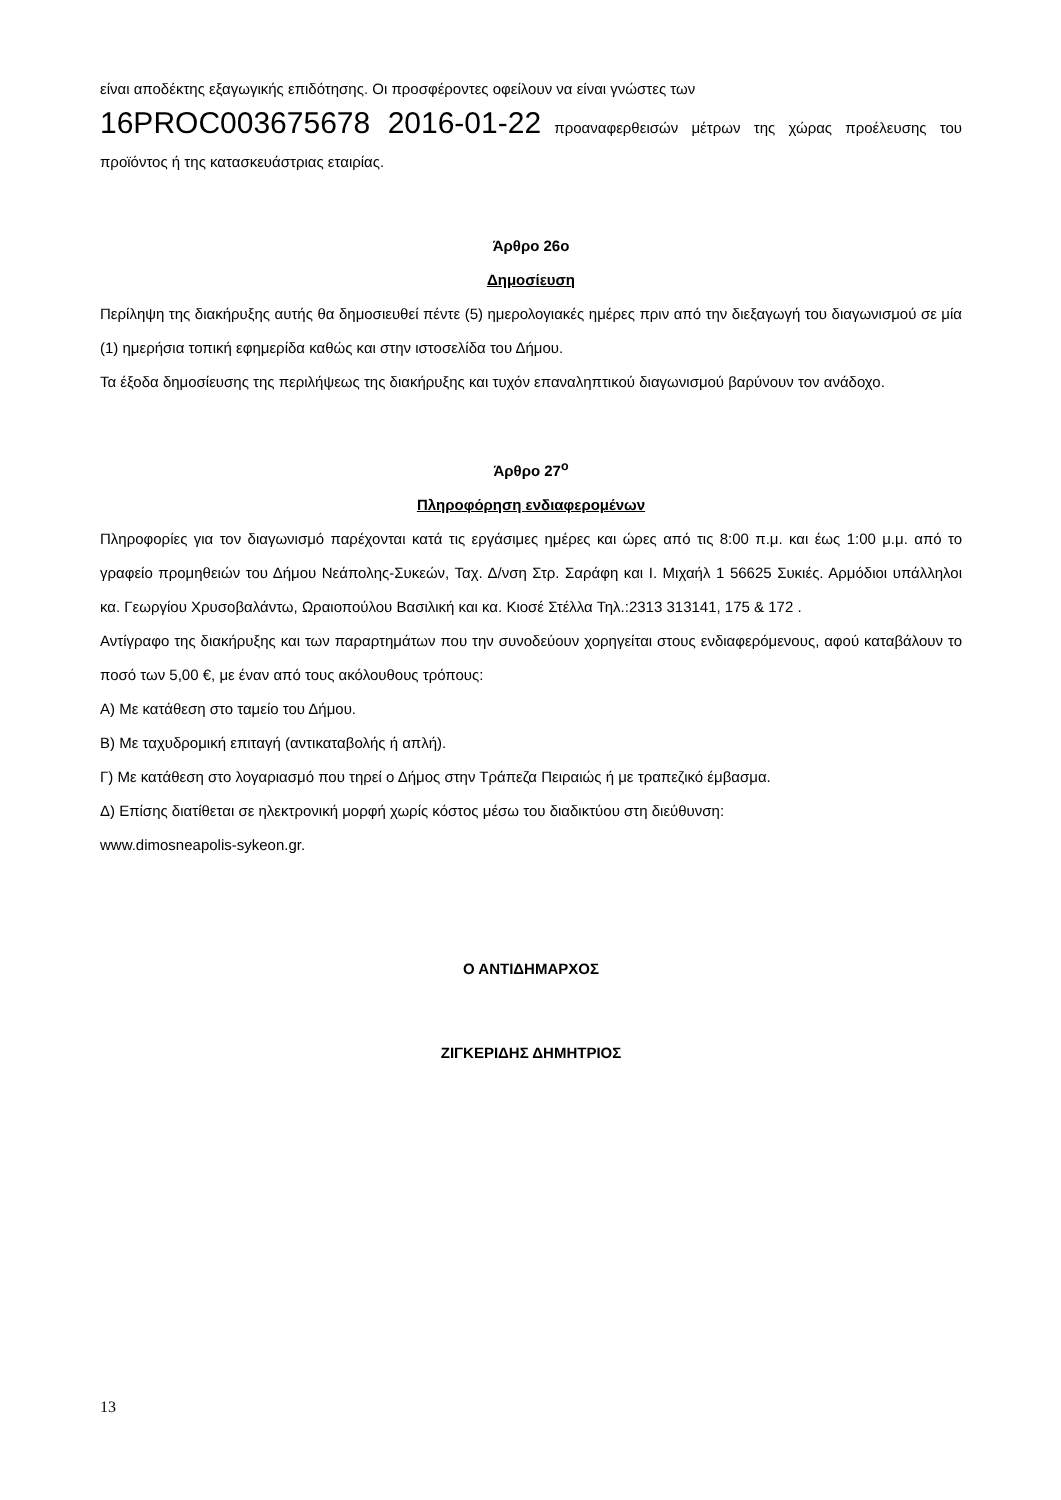είναι αποδέκτης εξαγωγικής επιδότησης. Οι προσφέροντες οφείλουν να είναι γνώστες των
16PROC003675678 2016-01-22 προαναφερθεισών μέτρων της χώρας προέλευσης του προϊόντος ή της κατασκευάστριας εταιρίας.
Άρθρο 26ο
Δημοσίευση
Περίληψη της διακήρυξης αυτής θα δημοσιευθεί πέντε (5) ημερολογιακές ημέρες πριν από την διεξαγωγή του διαγωνισμού σε μία (1) ημερήσια τοπική εφημερίδα καθώς και στην ιστοσελίδα του Δήμου.
Τα έξοδα δημοσίευσης της περιλήψεως της διακήρυξης και τυχόν επαναληπτικού διαγωνισμού βαρύνουν τον ανάδοχο.
Άρθρο 27<sup>ο</sup>
Πληροφόρηση ενδιαφερομένων
Πληροφορίες για τον διαγωνισμό παρέχονται κατά τις εργάσιμες ημέρες και ώρες από τις 8:00 π.μ. και έως 1:00 μ.μ. από το γραφείο προμηθειών του Δήμου Νεάπολης-Συκεών, Ταχ. Δ/νση Στρ. Σαράφη και Ι. Μιχαήλ 1 56625 Συκιές. Αρμόδιοι υπάλληλοι κα. Γεωργίου Χρυσοβαλάντω, Ωραιοπούλου Βασιλική και κα. Κιοσέ Στέλλα Τηλ.:2313 313141, 175 & 172 .
Αντίγραφο της διακήρυξης και των παραρτημάτων που την συνοδεύουν χορηγείται στους ενδιαφερόμενους, αφού καταβάλουν το ποσό των 5,00 €, με έναν από τους ακόλουθους τρόπους:
Α) Με κατάθεση στο ταμείο του Δήμου.
Β) Με ταχυδρομική επιταγή (αντικαταβολής ή απλή).
Γ) Με κατάθεση στο λογαριασμό που τηρεί ο Δήμος στην Τράπεζα Πειραιώς ή με τραπεζικό έμβασμα.
Δ) Επίσης διατίθεται σε ηλεκτρονική μορφή χωρίς κόστος μέσω του διαδικτύου στη διεύθυνση:
www.dimosneapolis-sykeon.gr.
Ο ΑΝΤΙΔΗΜΑΡΧΟΣ
ΖΙΓΚΕΡΙΔΗΣ ΔΗΜΗΤΡΙΟΣ
13